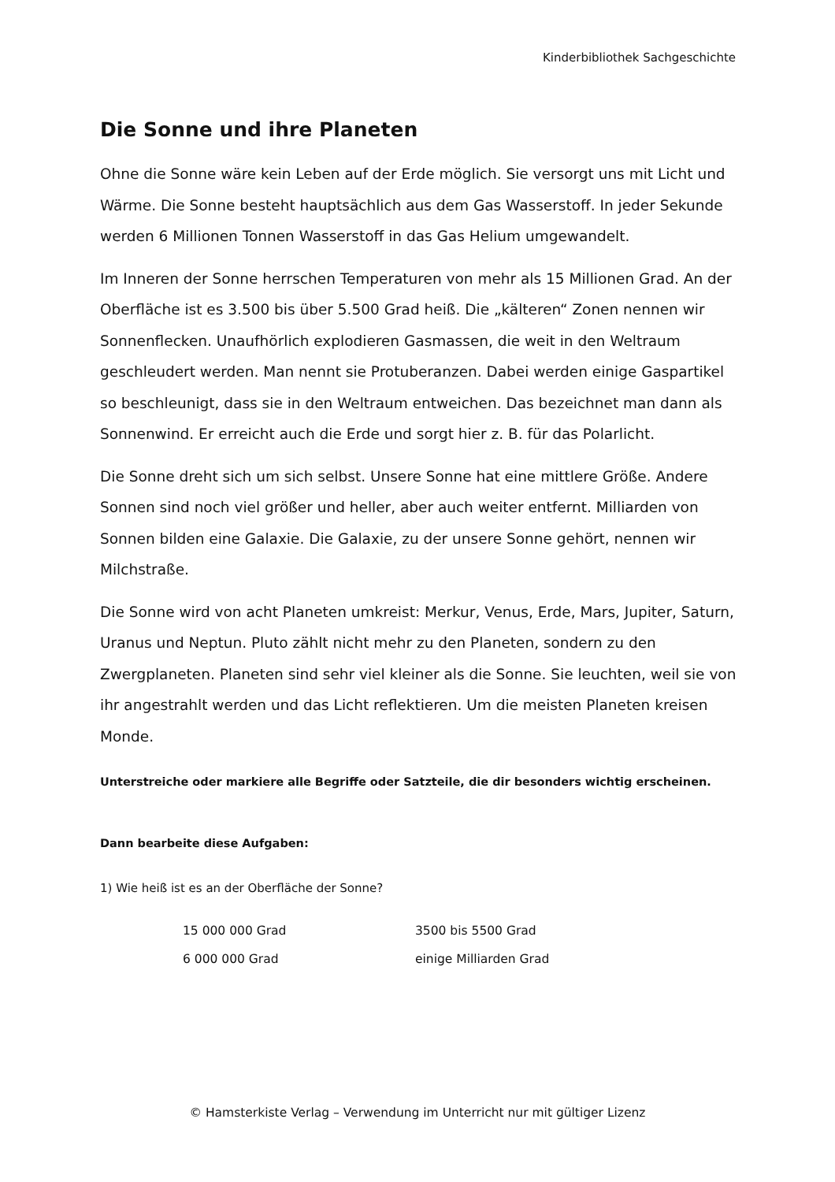Kinderbibliothek Sachgeschichte
Die Sonne und ihre Planeten
Ohne die Sonne wäre kein Leben auf der Erde möglich. Sie versorgt uns mit Licht und Wärme. Die Sonne besteht hauptsächlich aus dem Gas Wasserstoff. In jeder Sekunde werden 6 Millionen Tonnen Wasserstoff in das Gas Helium umgewandelt.
Im Inneren der Sonne herrschen Temperaturen von mehr als 15 Millionen Grad. An der Oberfläche ist es 3.500 bis über 5.500 Grad heiß. Die „kälteren“ Zonen nennen wir Sonnenflecken. Unaufhörlich explodieren Gasmassen, die weit in den Weltraum geschleudert werden. Man nennt sie Protuberanzen. Dabei werden einige Gaspartikel so beschleunigt, dass sie in den Weltraum entweichen. Das bezeichnet man dann als Sonnenwind. Er erreicht auch die Erde und sorgt hier z. B. für das Polarlicht.
Die Sonne dreht sich um sich selbst. Unsere Sonne hat eine mittlere Größe. Andere Sonnen sind noch viel größer und heller, aber auch weiter entfernt. Milliarden von Sonnen bilden eine Galaxie. Die Galaxie, zu der unsere Sonne gehört, nennen wir Milchstraße.
Die Sonne wird von acht Planeten umkreist: Merkur, Venus, Erde, Mars, Jupiter, Saturn, Uranus und Neptun. Pluto zählt nicht mehr zu den Planeten, sondern zu den Zwergplaneten. Planeten sind sehr viel kleiner als die Sonne. Sie leuchten, weil sie von ihr angestrahlt werden und das Licht reflektieren. Um die meisten Planeten kreisen Monde.
Unterstreiche oder markiere alle Begriffe oder Satzteile, die dir besonders wichtig erscheinen.
Dann bearbeite diese Aufgaben:
1) Wie heiß ist es an der Oberfläche der Sonne?
| 15 000 000 Grad | 3500 bis 5500 Grad |
| 6 000 000 Grad | einige Milliarden Grad |
© Hamsterkiste Verlag – Verwendung im Unterricht nur mit gültiger Lizenz